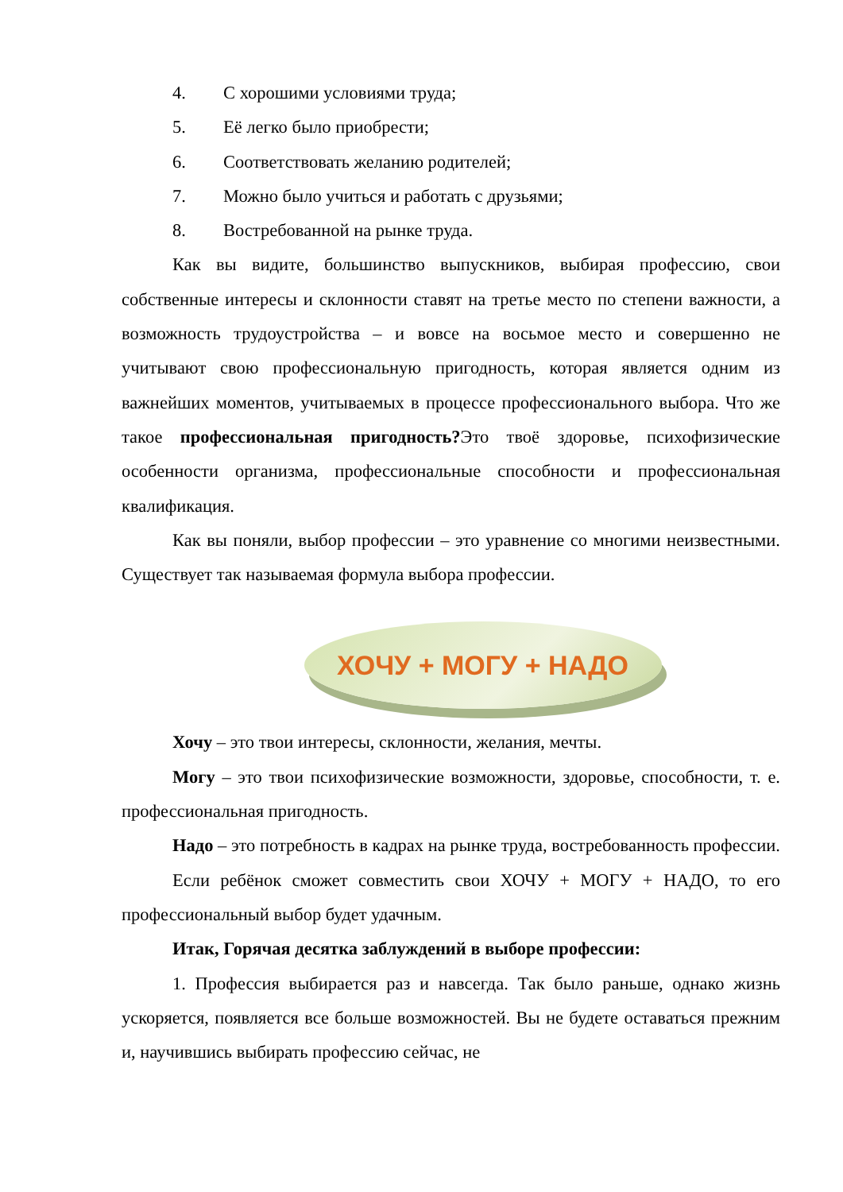4. С хорошими условиями труда;
5. Её легко было приобрести;
6. Соответствовать желанию родителей;
7. Можно было учиться и работать с друзьями;
8. Востребованной на рынке труда.
Как вы видите, большинство выпускников, выбирая профессию, свои собственные интересы и склонности ставят на третье место по степени важности, а возможность трудоустройства – и вовсе на восьмое место и совершенно не учитывают свою профессиональную пригодность, которая является одним из важнейших моментов, учитываемых в процессе профессионального выбора. Что же такое профессиональная пригодность?Это твоё здоровье, психофизические особенности организма, профессиональные способности и профессиональная квалификация.
Как вы поняли, выбор профессии – это уравнение со многими неизвестными. Существует так называемая формула выбора профессии.
ХОЧУ + МОГУ + НАДО
Хочу – это твои интересы, склонности, желания, мечты.
Могу – это твои психофизические возможности, здоровье, способности, т. е. профессиональная пригодность.
Надо – это потребность в кадрах на рынке труда, востребованность профессии.
Если ребёнок сможет совместить свои ХОЧУ + МОГУ + НАДО, то его профессиональный выбор будет удачным.
Итак, Горячая десятка заблуждений в выборе профессии:
1. Профессия выбирается раз и навсегда. Так было раньше, однако жизнь ускоряется, появляется все больше возможностей. Вы не будете оставаться прежним и, научившись выбирать профессию сейчас, не